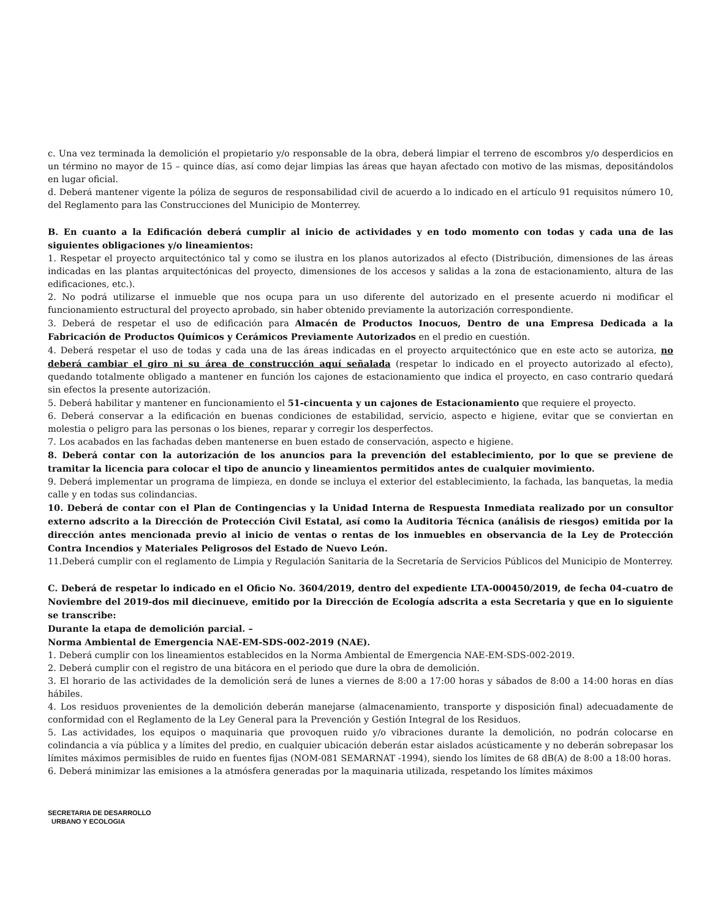c. Una vez terminada la demolición el propietario y/o responsable de la obra, deberá limpiar el terreno de escombros y/o desperdicios en un término no mayor de 15 – quince días, así como dejar limpias las áreas que hayan afectado con motivo de las mismas, depositándolos en lugar oficial.
d. Deberá mantener vigente la póliza de seguros de responsabilidad civil de acuerdo a lo indicado en el artículo 91 requisitos número 10, del Reglamento para las Construcciones del Municipio de Monterrey.
B. En cuanto a la Edificación deberá cumplir al inicio de actividades y en todo momento con todas y cada una de las siguientes obligaciones y/o lineamientos:
1. Respetar el proyecto arquitectónico tal y como se ilustra en los planos autorizados al efecto (Distribución, dimensiones de las áreas indicadas en las plantas arquitectónicas del proyecto, dimensiones de los accesos y salidas a la zona de estacionamiento, altura de las edificaciones, etc.).
2. No podrá utilizarse el inmueble que nos ocupa para un uso diferente del autorizado en el presente acuerdo ni modificar el funcionamiento estructural del proyecto aprobado, sin haber obtenido previamente la autorización correspondiente.
3. Deberá de respetar el uso de edificación para Almacén de Productos Inocuos, Dentro de una Empresa Dedicada a la Fabricación de Productos Químicos y Cerámicos Previamente Autorizados en el predio en cuestión.
4. Deberá respetar el uso de todas y cada una de las áreas indicadas en el proyecto arquitectónico que en este acto se autoriza, no deberá cambiar el giro ni su área de construcción aquí señalada (respetar lo indicado en el proyecto autorizado al efecto), quedando totalmente obligado a mantener en función los cajones de estacionamiento que indica el proyecto, en caso contrario quedará sin efectos la presente autorización.
5. Deberá habilitar y mantener en funcionamiento el 51-cincuenta y un cajones de Estacionamiento que requiere el proyecto.
6. Deberá conservar a la edificación en buenas condiciones de estabilidad, servicio, aspecto e higiene, evitar que se conviertan en molestia o peligro para las personas o los bienes, reparar y corregir los desperfectos.
7. Los acabados en las fachadas deben mantenerse en buen estado de conservación, aspecto e higiene.
8. Deberá contar con la autorización de los anuncios para la prevención del establecimiento, por lo que se previene de tramitar la licencia para colocar el tipo de anuncio y lineamientos permitidos antes de cualquier movimiento.
9. Deberá implementar un programa de limpieza, en donde se incluya el exterior del establecimiento, la fachada, las banquetas, la media calle y en todas sus colindancias.
10. Deberá de contar con el Plan de Contingencias y la Unidad Interna de Respuesta Inmediata realizado por un consultor externo adscrito a la Dirección de Protección Civil Estatal, así como la Auditoria Técnica (análisis de riesgos) emitida por la dirección antes mencionada previo al inicio de ventas o rentas de los inmuebles en observancia de la Ley de Protección Contra Incendios y Materiales Peligrosos del Estado de Nuevo León.
11.Deberá cumplir con el reglamento de Limpia y Regulación Sanitaria de la Secretaría de Servicios Públicos del Municipio de Monterrey.
C. Deberá de respetar lo indicado en el Oficio No. 3604/2019, dentro del expediente LTA-000450/2019, de fecha 04-cuatro de Noviembre del 2019-dos mil diecinueve, emitido por la Dirección de Ecología adscrita a esta Secretaria y que en lo siguiente se transcribe:
Durante la etapa de demolición parcial. –
Norma Ambiental de Emergencia NAE-EM-SDS-002-2019 (NAE).
1. Deberá cumplir con los lineamientos establecidos en la Norma Ambiental de Emergencia NAE-EM-SDS-002-2019.
2. Deberá cumplir con el registro de una bitácora en el periodo que dure la obra de demolición.
3. El horario de las actividades de la demolición será de lunes a viernes de 8:00 a 17:00 horas y sábados de 8:00 a 14:00 horas en días hábiles.
4. Los residuos provenientes de la demolición deberán manejarse (almacenamiento, transporte y disposición final) adecuadamente de conformidad con el Reglamento de la Ley General para la Prevención y Gestión Integral de los Residuos.
5. Las actividades, los equipos o maquinaria que provoquen ruido y/o vibraciones durante la demolición, no podrán colocarse en colindancia a vía pública y a límites del predio, en cualquier ubicación deberán estar aislados acústicamente y no deberán sobrepasar los límites máximos permisibles de ruido en fuentes fijas (NOM-081 SEMARNAT -1994), siendo los límites de 68 dB(A) de 8:00 a 18:00 horas.
6. Deberá minimizar las emisiones a la atmósfera generadas por la maquinaria utilizada, respetando los límites máximos
SECRETARIA DE DESARROLLO
URBANO Y ECOLOGIA